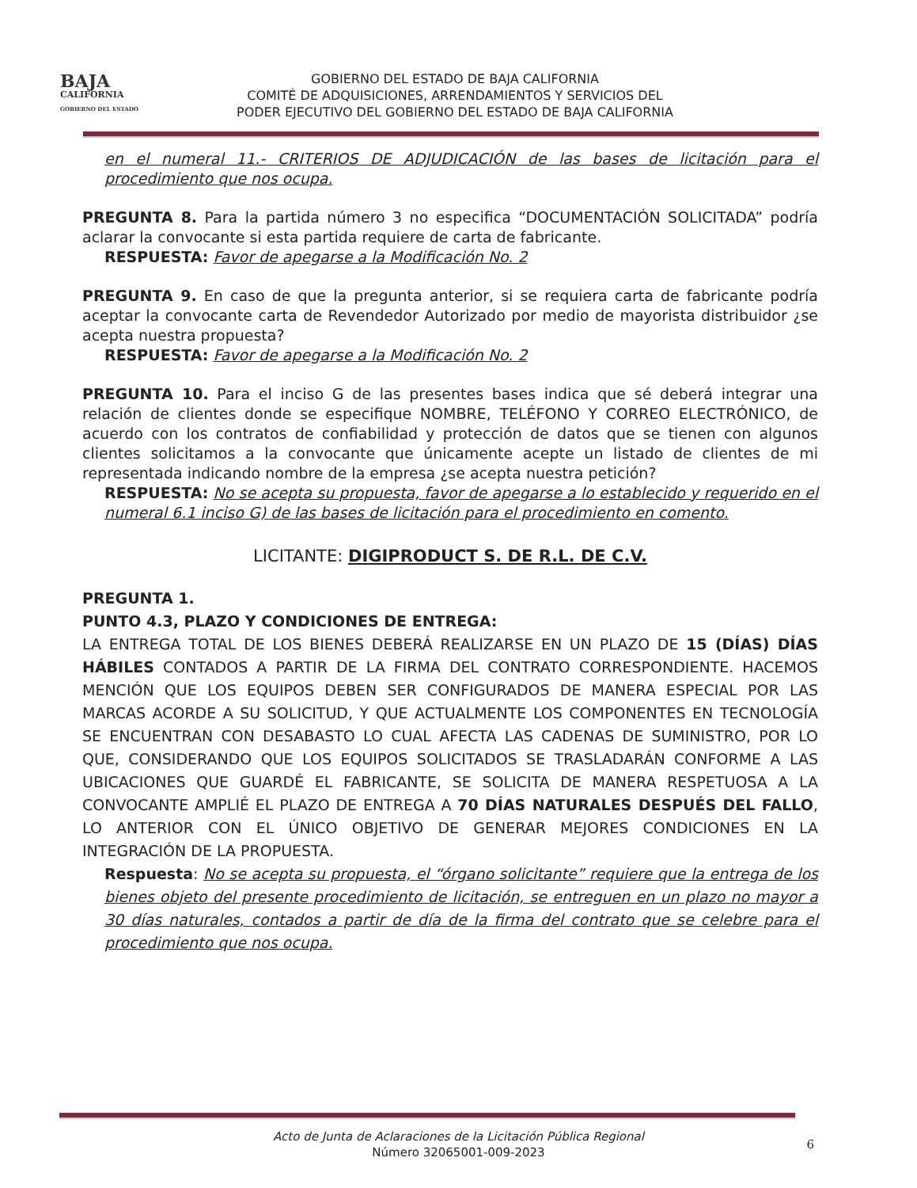BAJA
CALIFORNIA
GOBIERNO DEL ESTADO
GOBIERNO DEL ESTADO DE BAJA CALIFORNIA
COMITÉ DE ADQUISICIONES, ARRENDAMIENTOS Y SERVICIOS DEL
PODER EJECUTIVO DEL GOBIERNO DEL ESTADO DE BAJA CALIFORNIA
en el numeral 11.- CRITERIOS DE ADJUDICACIÓN de las bases de licitación para el procedimiento que nos ocupa.
PREGUNTA 8. Para la partida número 3 no especifica “DOCUMENTACIÓN SOLICITADA” podría aclarar la convocante si esta partida requiere de carta de fabricante.
RESPUESTA: Favor de apegarse a la Modificación No. 2
PREGUNTA 9. En caso de que la pregunta anterior, si se requiera carta de fabricante podría aceptar la convocante carta de Revendedor Autorizado por medio de mayorista distribuidor ¿se acepta nuestra propuesta?
RESPUESTA: Favor de apegarse a la Modificación No. 2
PREGUNTA 10. Para el inciso G de las presentes bases indica que sé deberá integrar una relación de clientes donde se especifique NOMBRE, TELÉFONO Y CORREO ELECTRÓNICO, de acuerdo con los contratos de confiabilidad y protección de datos que se tienen con algunos clientes solicitamos a la convocante que únicamente acepte un listado de clientes de mi representada indicando nombre de la empresa ¿se acepta nuestra petición?
RESPUESTA: No se acepta su propuesta, favor de apegarse a lo establecido y requerido en el numeral 6.1 inciso G) de las bases de licitación para el procedimiento en comento.
LICITANTE: DIGIPRODUCT S. DE R.L. DE C.V.
PREGUNTA 1.
PUNTO 4.3, PLAZO Y CONDICIONES DE ENTREGA:
LA ENTREGA TOTAL DE LOS BIENES DEBERÁ REALIZARSE EN UN PLAZO DE 15 (DÍAS) DÍAS HÁBILES CONTADOS A PARTIR DE LA FIRMA DEL CONTRATO CORRESPONDIENTE. HACEMOS MENCIÓN QUE LOS EQUIPOS DEBEN SER CONFIGURADOS DE MANERA ESPECIAL POR LAS MARCAS ACORDE A SU SOLICITUD, Y QUE ACTUALMENTE LOS COMPONENTES EN TECNOLOGÍA SE ENCUENTRAN CON DESABASTO LO CUAL AFECTA LAS CADENAS DE SUMINISTRO, POR LO QUE, CONSIDERANDO QUE LOS EQUIPOS SOLICITADOS SE TRASLADARÁN CONFORME A LAS UBICACIONES QUE GUARDÉ EL FABRICANTE, SE SOLICITA DE MANERA RESPETUOSA A LA CONVOCANTE AMPLIÉ EL PLAZO DE ENTREGA A 70 DÍAS NATURALES DESPUÉS DEL FALLO, LO ANTERIOR CON EL ÚNICO OBJETIVO DE GENERAR MEJORES CONDICIONES EN LA INTEGRACIÓN DE LA PROPUESTA.
Respuesta: No se acepta su propuesta, el “órgano solicitante” requiere que la entrega de los bienes objeto del presente procedimiento de licitación, se entreguen en un plazo no mayor a 30 días naturales, contados a partir de día de la firma del contrato que se celebre para el procedimiento que nos ocupa.
Acto de Junta de Aclaraciones de la Licitación Pública Regional
Número 32065001-009-2023
6